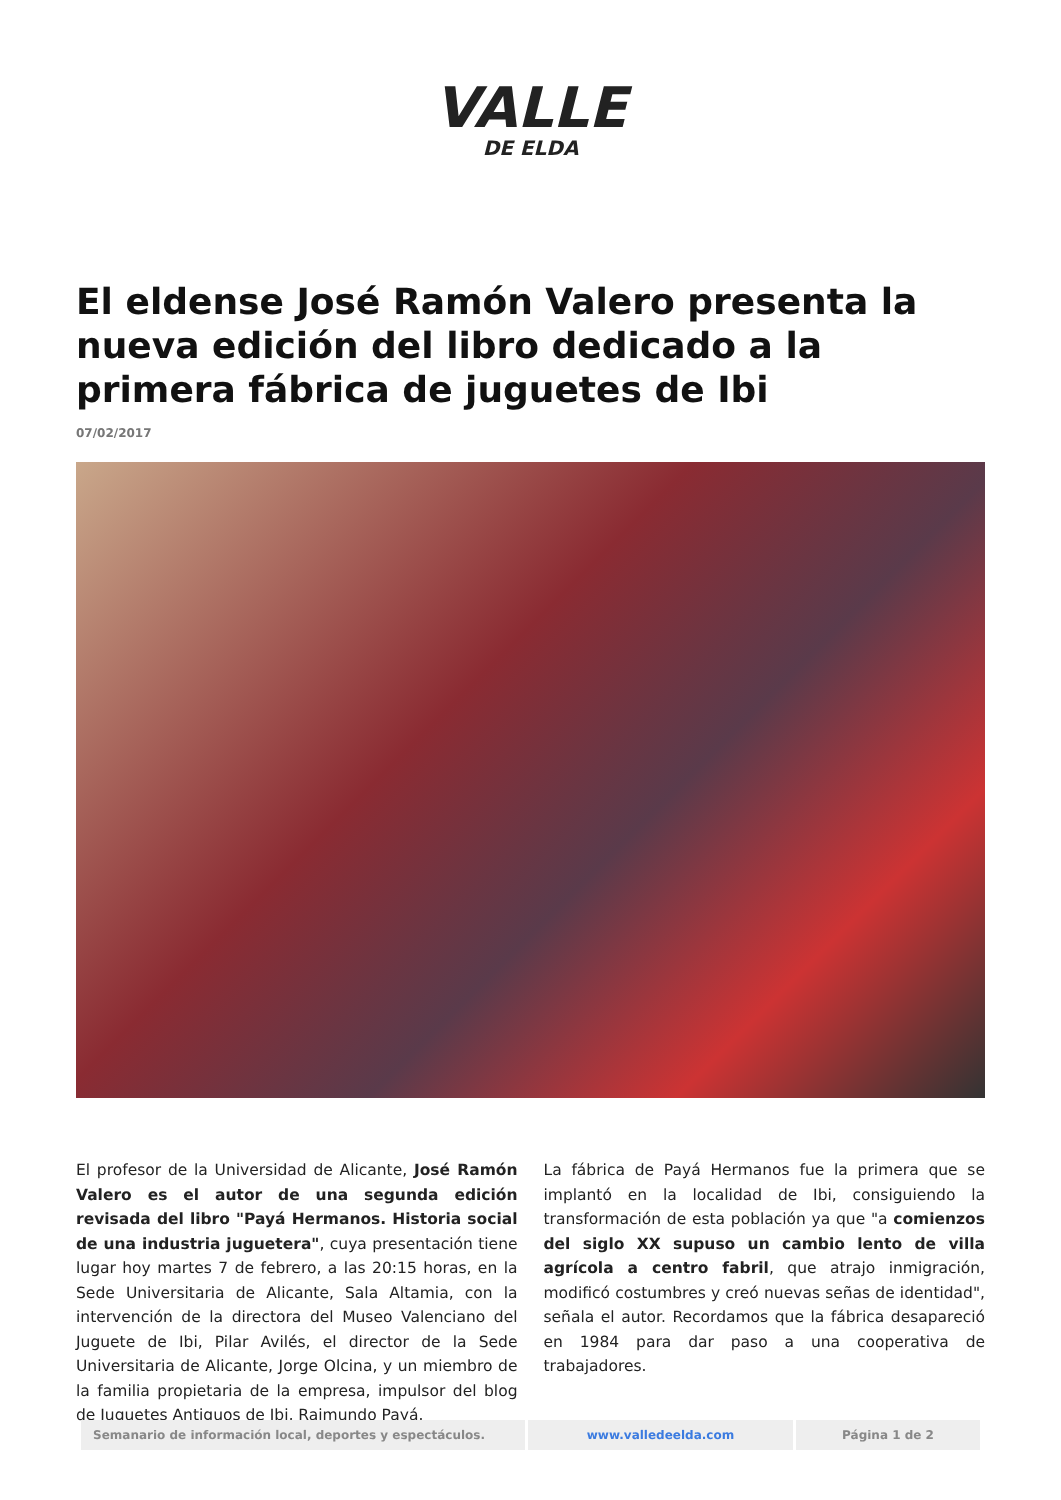VALLE
DE ELDA
El eldense José Ramón Valero presenta la nueva edición del libro dedicado a la primera fábrica de juguetes de Ibi
07/02/2017
El profesor de la Universidad de Alicante, José Ramón Valero es el autor de una segunda edición revisada del libro "Payá Hermanos. Historia social de una industria juguetera", cuya presentación tiene lugar hoy martes 7 de febrero, a las 20:15 horas, en la Sede Universitaria de Alicante, Sala Altamia, con la intervención de la directora del Museo Valenciano del Juguete de Ibi, Pilar Avilés, el director de la Sede Universitaria de Alicante, Jorge Olcina, y un miembro de la familia propietaria de la empresa, impulsor del blog de Juguetes Antiguos de Ibi, Raimundo Payá.
La fábrica de Payá Hermanos fue la primera que se implantó en la localidad de Ibi, consiguiendo la transformación de esta población ya que "a comienzos del siglo XX supuso un cambio lento de villa agrícola a centro fabril, que atrajo inmigración, modificó costumbres y creó nuevas señas de identidad", señala el autor. Recordamos que la fábrica desapareció en 1984 para dar paso a una cooperativa de trabajadores.
| Semanario de información local, deportes y espectáculos. | www.valledeelda.com | Página 1 de 2 |